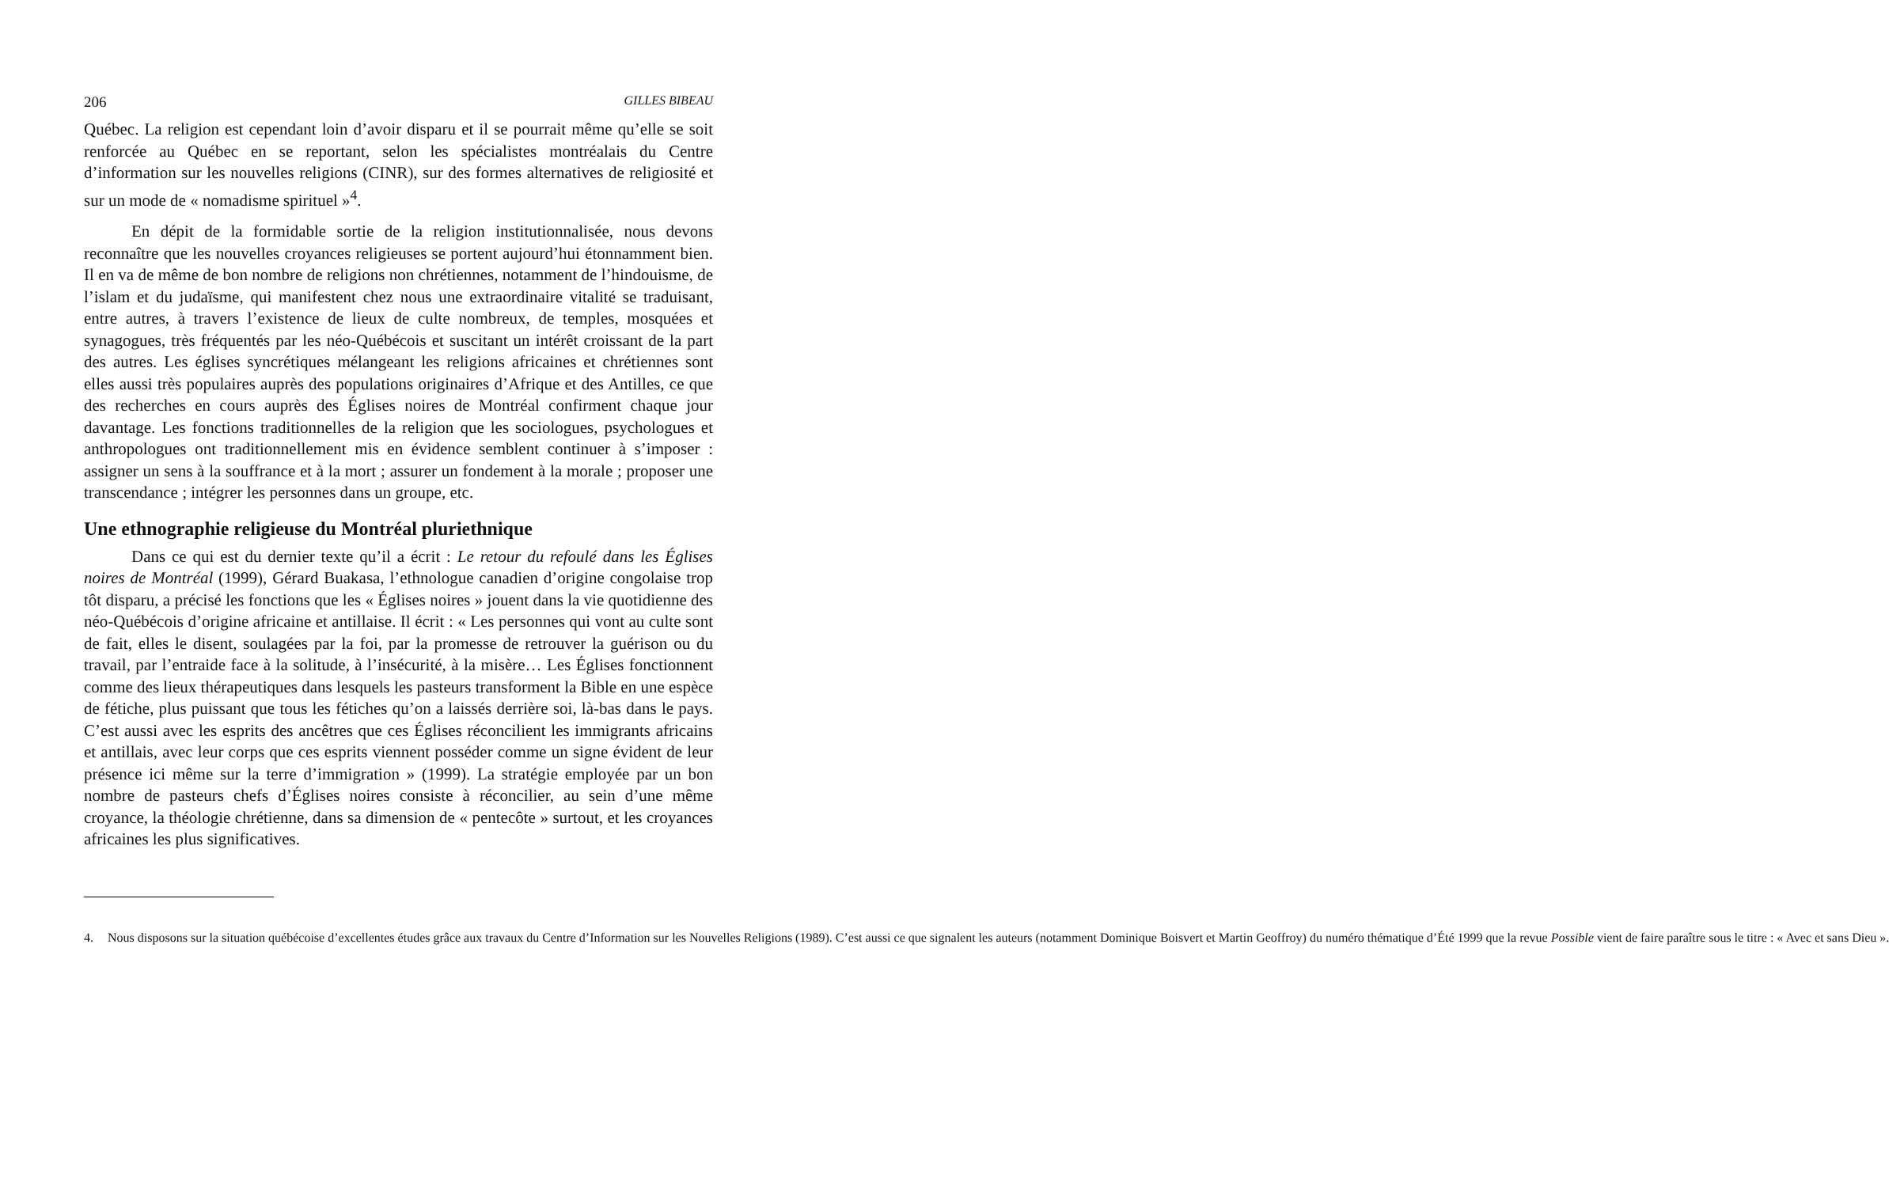206 GILLES BIBEAU
Québec. La religion est cependant loin d’avoir disparu et il se pourrait même qu’elle se soit renforcée au Québec en se reportant, selon les spécialistes montréalais du Centre d’information sur les nouvelles religions (CINR), sur des formes alternatives de religiosité et sur un mode de « nomadisme spirituel »<sup>4</sup>.
En dépit de la formidable sortie de la religion institutionnalisée, nous devons reconnaître que les nouvelles croyances religieuses se portent aujourd’hui étonnamment bien. Il en va de même de bon nombre de religions non chrétiennes, notamment de l’hindouisme, de l’islam et du judaïsme, qui manifestent chez nous une extraordinaire vitalité se traduisant, entre autres, à travers l’existence de lieux de culte nombreux, de temples, mosquées et synagogues, très fréquentés par les néo-Québécois et suscitant un intérêt croissant de la part des autres. Les églises syncrétiques mélangeant les religions africaines et chrétiennes sont elles aussi très populaires auprès des populations originaires d’Afrique et des Antilles, ce que des recherches en cours auprès des Églises noires de Montréal confirment chaque jour davantage. Les fonctions traditionnelles de la religion que les sociologues, psychologues et anthropologues ont traditionnellement mis en évidence semblent continuer à s’imposer : assigner un sens à la souffrance et à la mort ; assurer un fondement à la morale ; proposer une transcendance ; intégrer les personnes dans un groupe, etc.
Une ethnographie religieuse du Montréal pluriethnique
Dans ce qui est du dernier texte qu’il a écrit : Le retour du refoulé dans les Églises noires de Montréal (1999), Gérard Buakasa, l’ethnologue canadien d’origine congolaise trop tôt disparu, a précisé les fonctions que les « Églises noires » jouent dans la vie quotidienne des néo-Québécois d’origine africaine et antillaise. Il écrit : « Les personnes qui vont au culte sont de fait, elles le disent, soulagées par la foi, par la promesse de retrouver la guérison ou du travail, par l’entraide face à la solitude, à l’insécurité, à la misère… Les Églises fonctionnent comme des lieux thérapeutiques dans lesquels les pasteurs transforment la Bible en une espèce de fétiche, plus puissant que tous les fétiches qu’on a laissés derrière soi, là-bas dans le pays. C’est aussi avec les esprits des ancêtres que ces Églises réconcilient les immigrants africains et antillais, avec leur corps que ces esprits viennent posséder comme un signe évident de leur présence ici même sur la terre d’immigration » (1999). La stratégie employée par un bon nombre de pasteurs chefs d’Églises noires consiste à réconcilier, au sein d’une même croyance, la théologie chrétienne, dans sa dimension de « pentecôte » surtout, et les croyances africaines les plus significatives.
4. Nous disposons sur la situation québécoise d’excellentes études grâce aux travaux du Centre d’Information sur les Nouvelles Religions (1989). C’est aussi ce que signalent les auteurs (notamment Dominique Boisvert et Martin Geoffroy) du numéro thématique d’Été 1999 que la revue Possible vient de faire paraître sous le titre : « Avec et sans Dieu ».